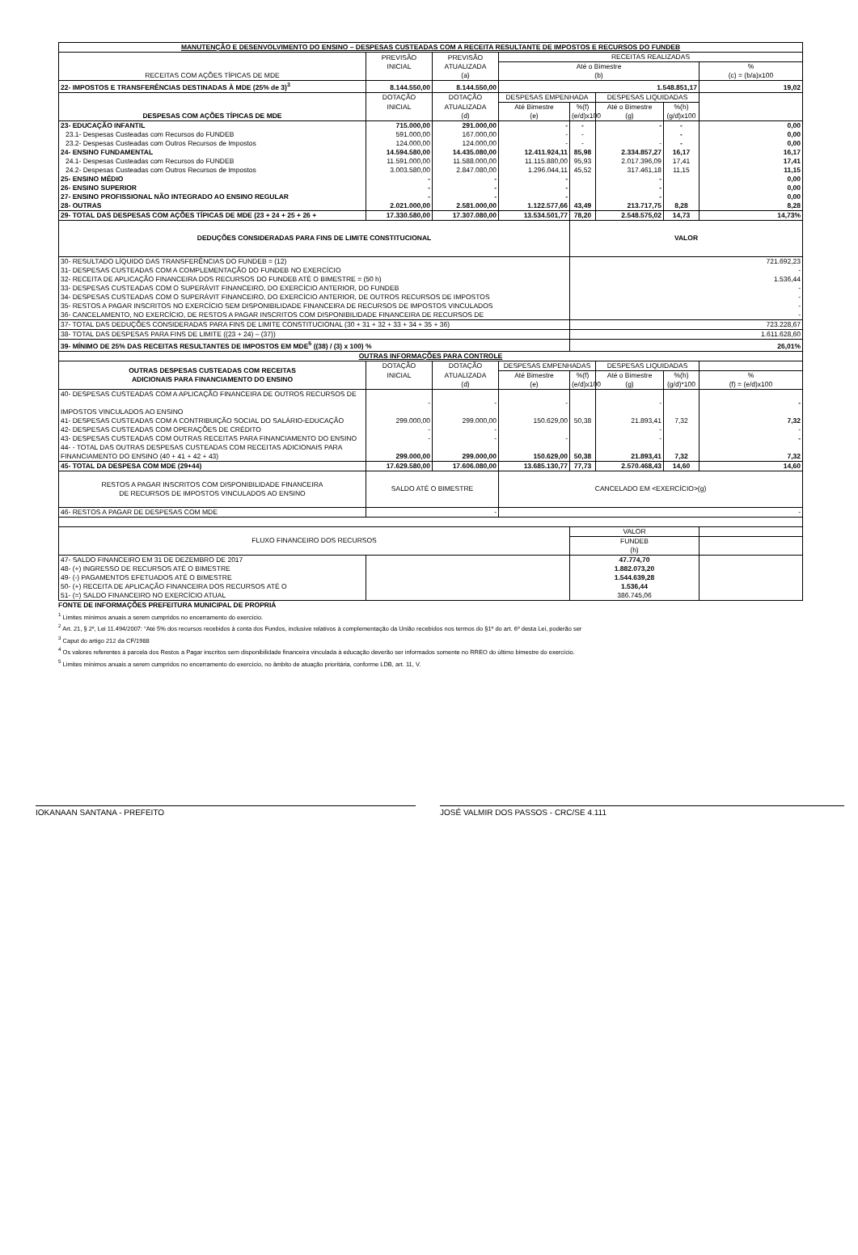| MANUTENÇÃO E DESENVOLVIMENTO DO ENSINO – DESPESAS CUSTEADAS COM A RECEITA RESULTANTE DE IMPOSTOS E RECURSOS DO FUNDEB | | | | | | | |
| --- | --- | --- | --- | --- | --- | --- | --- |
| RECEITAS COM AÇÕES TÍPICAS DE MDE | PREVISÃO | PREVISÃO | RECEITAS REALIZADAS | | | | |
| | INICIAL | ATUALIZADA | Até o Bimestre | | | | % |
| | | (a) | (b) | | | | (c) = (b/a)x100 |
| 22- IMPOSTOS E TRANSFERÊNCIAS DESTINADAS À MDE (25% de 3)<sup>3</sup> | 8.144.550,00 | 8.144.550,00 | 1.548.851,17 | | | | 19,02 |
| DESPESAS COM AÇÕES TÍPICAS DE MDE | DOTAÇÃO | DOTAÇÃO | DESPESAS EMPENHADA | | DESPESAS LIQUIDADAS | | |
| | INICIAL | ATUALIZADA | Até Bimestre | %(f) | Até o Bimestre | %(h) | |
| | | (d) | (e) | (e/d)x100 | (g) | (g/d)x100 | |
| 23- EDUCAÇÃO INFANTIL | 715.000,00 | 291.000,00 | - | - | - | - | 0,00 |
| 23.1- Despesas Custeadas com Recursos do FUNDEB | 591.000,00 | 167.000,00 | - | - | | - | 0,00 |
| 23.2- Despesas Custeadas com Outros Recursos de Impostos | 124.000,00 | 124.000,00 | - | - | - | - | 0,00 |
| 24- ENSINO FUNDAMENTAL | 14.594.580,00 | 14.435.080,00 | 12.411.924,11 | 85,98 | 2.334.857,27 | 16,17 | 16,17 |
| 24.1- Despesas Custeadas com Recursos do FUNDEB | 11.591.000,00 | 11.588.000,00 | 11.115.880,00 | 95,93 | 2.017.396,09 | 17,41 | 17,41 |
| 24.2- Despesas Custeadas com Outros Recursos de Impostos | 3.003.580,00 | 2.847.080,00 | 1.296.044,11 | 45,52 | 317.461,18 | 11,15 | 11,15 |
| 25- ENSINO MÉDIO | - | - | - | | - | | 0,00 |
| 26- ENSINO SUPERIOR | - | - | - | | - | | 0,00 |
| 27- ENSINO PROFISSIONAL NÃO INTEGRADO AO ENSINO REGULAR | - | - | - | | - | | 0,00 |
| 28- OUTRAS | 2.021.000,00 | 2.581.000,00 | 1.122.577,66 | 43,49 | 213.717,75 | 8,28 | 8,28 |
| 29- TOTAL DAS DESPESAS COM AÇÕES TÍPICAS DE MDE (23 + 24 + 25 + 26 + | 17.330.580,00 | 17.307.080,00 | 13.534.501,77 | 78,20 | 2.548.575,02 | 14,73 | 14,73% |
| DEDUÇÕES CONSIDERADAS PARA FINS DE LIMITE CONSTITUCIONAL | | | | VALOR | | | |
| 30- RESULTADO LÍQUIDO DAS TRANSFERÊNCIAS DO FUNDEB = (12) | | | | 721.692,23 | | | |
| 31- DESPESAS CUSTEADAS COM A COMPLEMENTAÇÃO DO FUNDEB NO EXERCÍCIO | | | | - | | | |
| 32- RECEITA DE APLICAÇÃO FINANCEIRA DOS RECURSOS DO FUNDEB ATÉ O BIMESTRE = (50 h) | | | | 1.536,44 | | | |
| 33- DESPESAS CUSTEADAS COM O SUPERÁVIT FINANCEIRO, DO EXERCÍCIO ANTERIOR, DO FUNDEB | | | | - | | | |
| 34- DESPESAS CUSTEADAS COM O SUPERÁVIT FINANCEIRO, DO EXERCÍCIO ANTERIOR, DE OUTROS RECURSOS DE IMPOSTOS | | | | - | | | |
| 35- RESTOS A PAGAR INSCRITOS NO EXERCÍCIO SEM DISPONIBILIDADE FINANCEIRA DE RECURSOS DE IMPOSTOS VINCULADOS | | | | - | | | |
| 36- CANCELAMENTO, NO EXERCÍCIO, DE RESTOS A PAGAR INSCRITOS COM DISPONIBILIDADE FINANCEIRA DE RECURSOS DE | | | | - | | | |
| 37- TOTAL DAS DEDUÇÕES CONSIDERADAS PARA FINS DE LIMITE CONSTITUCIONAL (30 + 31 + 32 + 33 + 34 + 35 + 36) | | | | 723.228,67 | | | |
| 38- TOTAL DAS DESPESAS PARA FINS DE LIMITE ((23 + 24) – (37)) | | | | 1.611.628,60 | | | |
| 39- MÍNIMO DE 25% DAS RECEITAS RESULTANTES DE IMPOSTOS EM MDE<sup>5</sup> ((38) / (3) x 100) % | | | | 26,01% | | | |
| OUTRAS INFORMAÇÕES PARA CONTROLE | | | | | | | |
| OUTRAS DESPESAS CUSTEADAS COM RECEITAS ADICIONAIS PARA FINANCIAMENTO DO ENSINO | DOTAÇÃO | DOTAÇÃO | DESPESAS EMPENHADAS | | DESPESAS LIQUIDADAS | | |
| | INICIAL | ATUALIZADA | Até Bimestre | %(f) | Até o Bimestre | %(h) | % |
| | | (d) | (e) | (e/d)x100 | (g) | (g/d)*100 | (f) = (e/d)x100 |
| 40- DESPESAS CUSTEADAS COM A APLICAÇÃO FINANCEIRA DE OUTROS RECURSOS DE IMPOSTOS VINCULADOS AO ENSINO | - | - | - | | - | | - |
| 41- DESPESAS CUSTEADAS COM A CONTRIBUIÇÃO SOCIAL DO SALÁRIO-EDUCAÇÃO | 299.000,00 | 299.000,00 | 150.629,00 | 50,38 | 21.893,41 | 7,32 | 7,32 |
| 42- DESPESAS CUSTEADAS COM OPERAÇÕES DE CRÉDITO | - | - | | | - | | - |
| 43- DESPESAS CUSTEADAS COM OUTRAS RECEITAS PARA FINANCIAMENTO DO ENSINO | - | - | - | | - | | - |
| 44- - TOTAL DAS OUTRAS DESPESAS CUSTEADAS COM RECEITAS ADICIONAIS PARA FINANCIAMENTO DO ENSINO (40 + 41 + 42 + 43) | 299.000,00 | 299.000,00 | 150.629,00 | 50,38 | 21.893,41 | 7,32 | 7,32 |
| 45- TOTAL DA DESPESA COM MDE (29+44) | 17.629.580,00 | 17.606.080,00 | 13.685.130,77 | 77,73 | 2.570.468,43 | 14,60 | 14,60 |
| RESTOS A PAGAR INSCRITOS COM DISPONIBILIDADE FINANCEIRA DE RECURSOS DE IMPOSTOS VINCULADOS AO ENSINO | SALDO ATÉ O BIMESTRE | | CANCELADO EM <EXERCÍCIO>(g) | | | | |
| 46- RESTOS A PAGAR DE DESPESAS COM MDE | - | | - | | | | |
| FLUXO FINANCEIRO DOS RECURSOS | | | | VALOR | | | |
| | | | | FUNDEB | | | |
| | | | | (h) | | | |
| 47- SALDO FINANCEIRO EM 31 DE DEZEMBRO DE 2017 | | | | 47.774,70 | | | |
| 48- (+) INGRESSO DE RECURSOS ATÉ O BIMESTRE | | | | 1.882.073,20 | | | |
| 49- (-) PAGAMENTOS EFETUADOS ATÉ O BIMESTRE | | | | 1.544.639,28 | | | |
| 50- (+) RECEITA DE APLICAÇÃO FINANCEIRA DOS RECURSOS ATÉ O | | | | 1.536,44 | | | |
| 51- (=) SALDO FINANCEIRO NO EXERCÍCIO ATUAL | | | | 386.745,06 | | | |
FONTE DE INFORMAÇÕES PREFEITURA MUNICIPAL DE PROPRIÁ
<sup>1</sup> Limites mínimos anuais a serem cumpridos no encerramento do exercício.
<sup>2</sup> Art. 21, § 2º, Lei 11.494/2007: “Até 5% dos recursos recebidos à conta dos Fundos, inclusive relativos à complementação da União recebidos nos termos do §1º do art. 6º desta Lei, poderão ser
<sup>3</sup> Caput do artigo 212 da CF/1988
<sup>4</sup> Os valores referentes à parcela dos Restos a Pagar inscritos sem disponibilidade financeira vinculada à educação deverão ser informados somente no RREO do último bimestre do exercício.
<sup>5</sup> Limites mínimos anuais a serem cumpridos no encerramento do exercício, no âmbito de atuação prioritária, conforme LDB, art. 11, V.
IOKANAAN SANTANA - PREFEITO JOSÉ VALMIR DOS PASSOS - CRC/SE 4.111